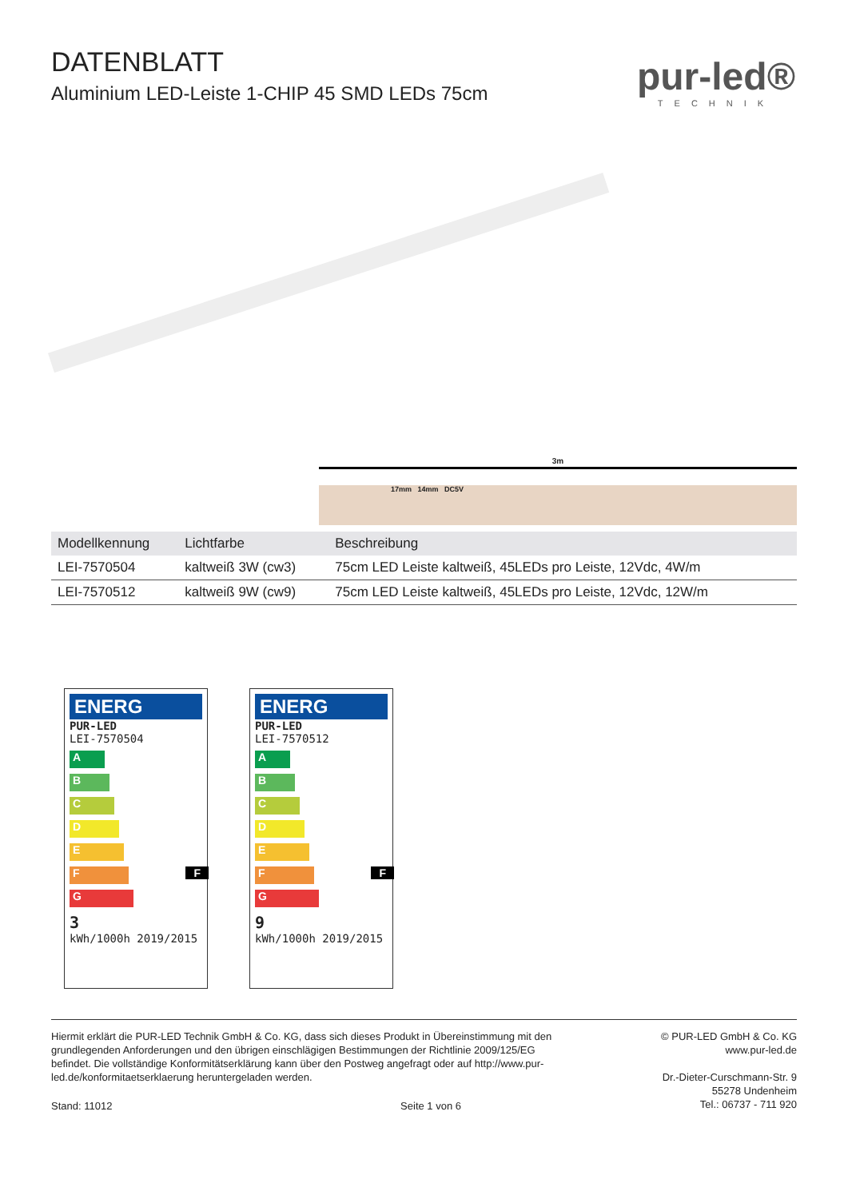DATENBLATT
Aluminium LED-Leiste 1-CHIP 45 SMD LEDs 75cm
pur-led®
TECHNIK
3m
17mm 14mm DC5V
| Modellkennung | Lichtfarbe | Beschreibung |
| --- | --- | --- |
| LEI-7570504 | kaltweiß 3W (cw3) | 75cm LED Leiste kaltweiß, 45LEDs pro Leiste, 12Vdc, 4W/m |
| LEI-7570512 | kaltweiß 9W (cw9) | 75cm LED Leiste kaltweiß, 45LEDs pro Leiste, 12Vdc, 12W/m |
ENERG
PUR-LED
LEI-7570504
A
B
C
D
E
F F
G
3
kWh/1000h 2019/2015
ENERG
PUR-LED
LEI-7570512
A
B
C
D
E
F F
G
9
kWh/1000h 2019/2015
Hiermit erklärt die PUR-LED Technik GmbH & Co. KG, dass sich dieses Produkt in Übereinstimmung mit den grundlegenden Anforderungen und den übrigen einschlägigen Bestimmungen der Richtlinie 2009/125/EG befindet. Die vollständige Konformitätserklärung kann über den Postweg angefragt oder auf http://www.pur-led.de/konformitaetserklaerung heruntergeladen werden.
© PUR-LED GmbH & Co. KG
www.pur-led.de
Dr.-Dieter-Curschmann-Str. 9
55278 Undenheim
Tel.: 06737 - 711 920
Stand: 11012 Seite 1 von 6